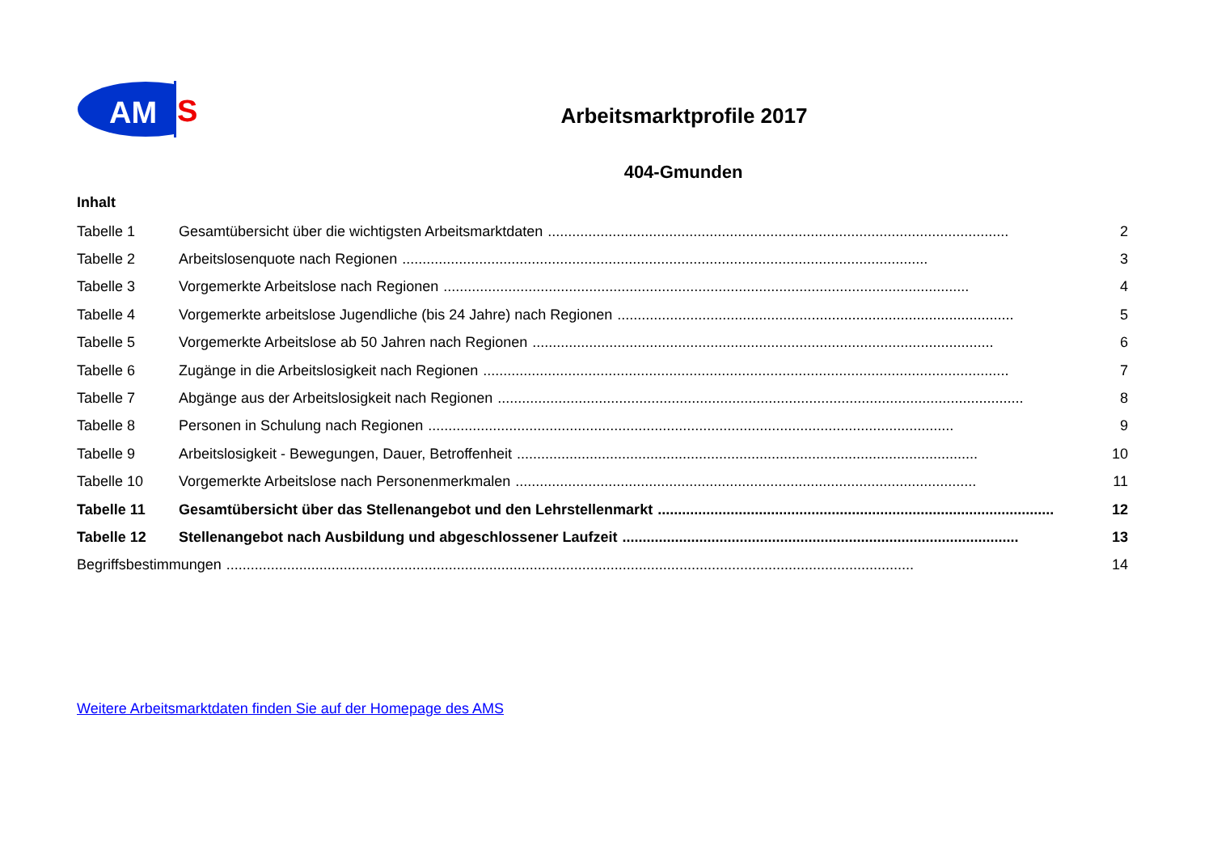AM
S
Arbeitsmarktprofile 2017
404-Gmunden
Inhalt
Tabelle 1 Gesamtübersicht über die wichtigsten Arbeitsmarktdaten .................................................................................................................. 2
Tabelle 2 Arbeitslosenquote nach Regionen .................................................................................................................................. 3
Tabelle 3 Vorgemerkte Arbeitslose nach Regionen .................................................................................................................................. 4
Tabelle 4 Vorgemerkte arbeitslose Jugendliche (bis 24 Jahre) nach Regionen .................................................................................................. 5
Tabelle 5 Vorgemerkte Arbeitslose ab 50 Jahren nach Regionen .................................................................................................................. 6
Tabelle 6 Zugänge in die Arbeitslosigkeit nach Regionen .................................................................................................................................. 7
Tabelle 7 Abgänge aus der Arbeitslosigkeit nach Regionen .................................................................................................................................. 8
Tabelle 8 Personen in Schulung nach Regionen .................................................................................................................................. 9
Tabelle 9 Arbeitslosigkeit - Bewegungen, Dauer, Betroffenheit .................................................................................................................. 10
Tabelle 10 Vorgemerkte Arbeitslose nach Personenmerkmalen .................................................................................................................. 11
Tabelle 11 Gesamtübersicht über das Stellenangebot und den Lehrstellenmarkt .................................................................................................. 12
Tabelle 12 Stellenangebot nach Ausbildung und abgeschlossener Laufzeit .................................................................................................. 13
Begriffsbestimmungen .......................................................................................................................................................................... 14
Weitere Arbeitsmarktdaten finden Sie auf der Homepage des AMS